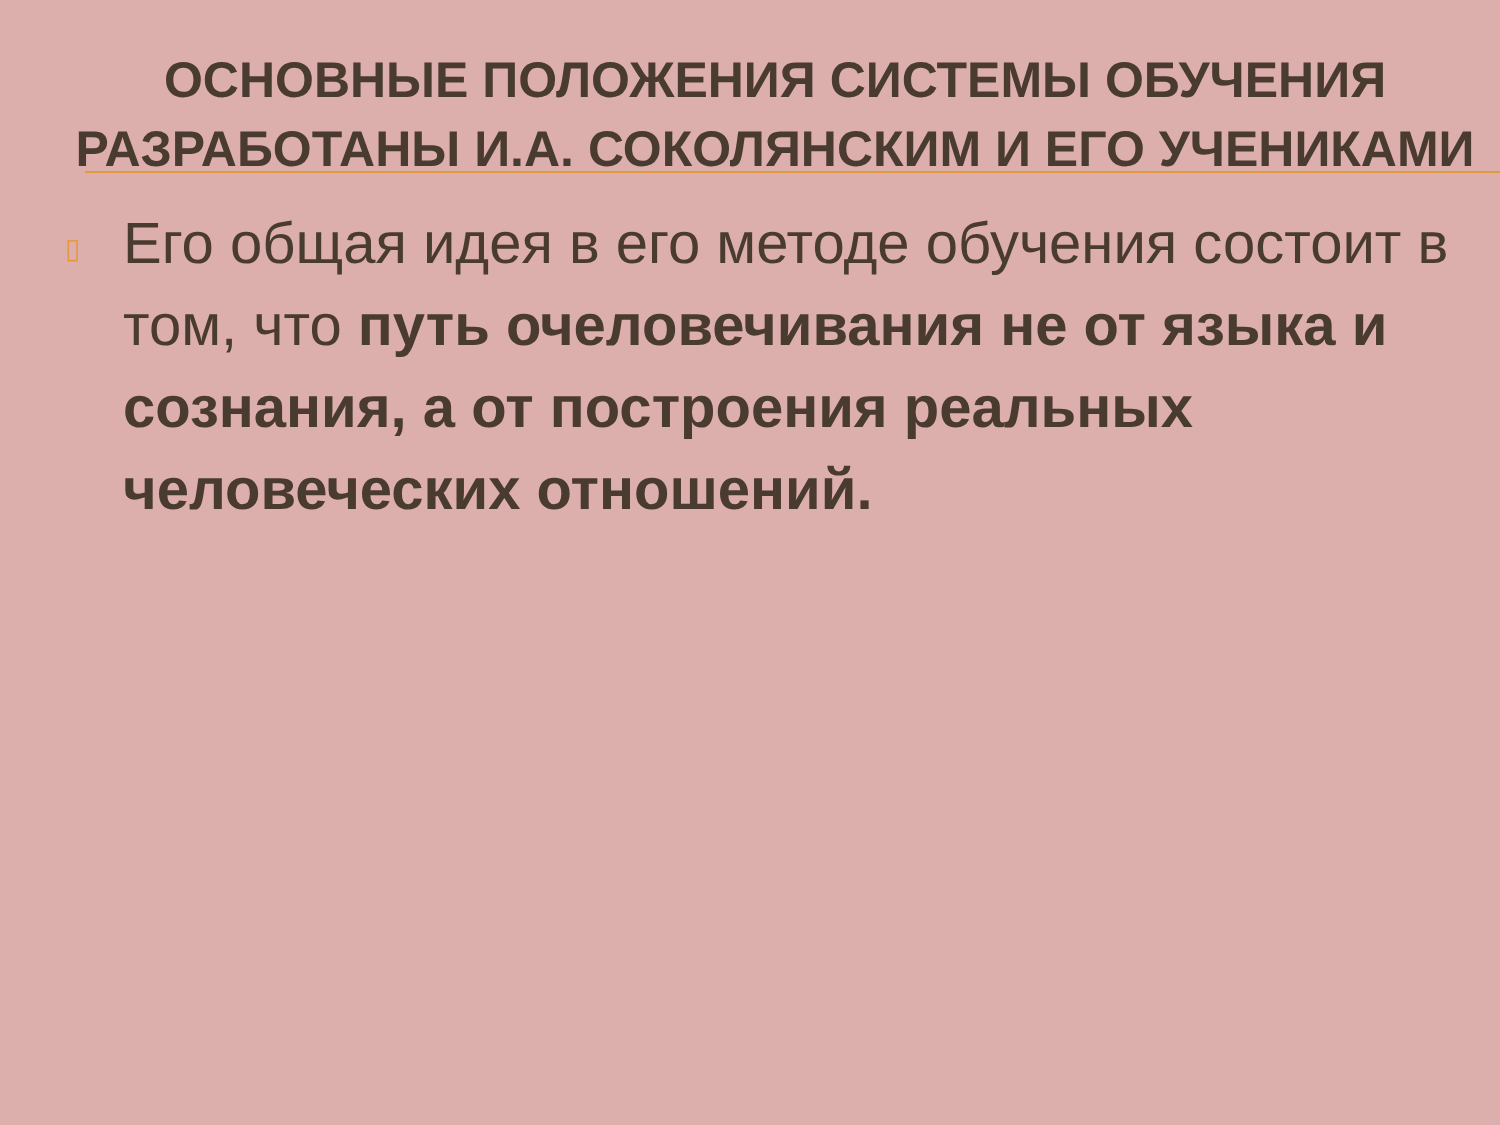ОСНОВНЫЕ ПОЛОЖЕНИЯ СИСТЕМЫ ОБУЧЕНИЯ РАЗРАБОТАНЫ И.А. СОКОЛЯНСКИМ И ЕГО УЧЕНИКАМИ
▯
Его общая идея в его методе обучения состоит в том, что путь очеловечивания не от языка и сознания, а от построения реальных человеческих отношений.